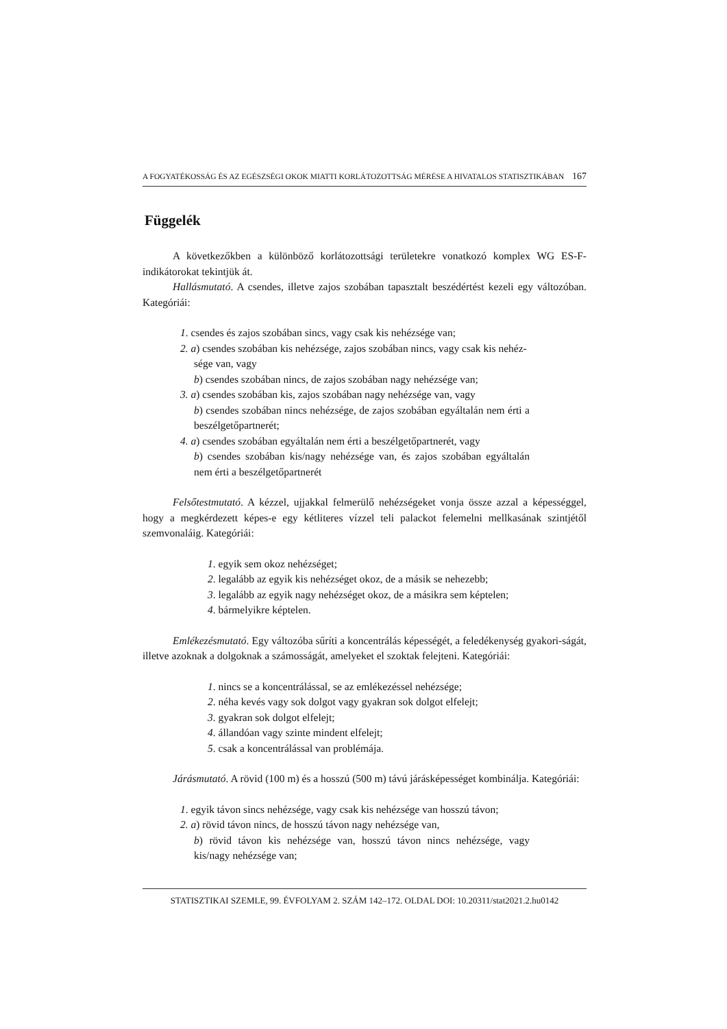A FOGYATÉKOSSÁG ÉS AZ EGÉSZSÉGI OKOK MIATTI KORLÁTOZOTTSÁG MÉRÉSE A HIVATALOS STATISZTIKÁBAN 167
Függelék
A következőkben a különböző korlátozottsági területekre vonatkozó komplex WG ES-F-indikátorokat tekintjük át.
Hallásmutató. A csendes, illetve zajos szobában tapasztalt beszédértést kezeli egy változóban. Kategóriái:
1. csendes és zajos szobában sincs, vagy csak kis nehézsége van;
2. a) csendes szobában kis nehézsége, zajos szobában nincs, vagy csak kis nehéz-
sége van, vagy
b) csendes szobában nincs, de zajos szobában nagy nehézsége van;
3. a) csendes szobában kis, zajos szobában nagy nehézsége van, vagy
b) csendes szobában nincs nehézsége, de zajos szobában egyáltalán nem érti a beszélgetőpartnerét;
4. a) csendes szobában egyáltalán nem érti a beszélgetőpartnerét, vagy
b) csendes szobában kis/nagy nehézsége van, és zajos szobában egyáltalán nem érti a beszélgetőpartnerét
Felsőtestmutató. A kézzel, ujjakkal felmerülő nehézségeket vonja össze azzal a képességgel, hogy a megkérdezett képes-e egy kétliteres vízzel teli palackot felemelni mellkasának szintjétől szemvonaláig. Kategóriái:
1. egyik sem okoz nehézséget;
2. legalább az egyik kis nehézséget okoz, de a másik se nehezebb;
3. legalább az egyik nagy nehézséget okoz, de a másikra sem képtelen;
4. bármelyikre képtelen.
Emlékezésmutató. Egy változóba sűríti a koncentrálás képességét, a feledékenység gyakori-ságát, illetve azoknak a dolgoknak a számosságát, amelyeket el szoktak felejteni. Kategóriái:
1. nincs se a koncentrálással, se az emlékezéssel nehézsége;
2. néha kevés vagy sok dolgot vagy gyakran sok dolgot elfelejt;
3. gyakran sok dolgot elfelejt;
4. állandóan vagy szinte mindent elfelejt;
5. csak a koncentrálással van problémája.
Járásmutató. A rövid (100 m) és a hosszú (500 m) távú járásképességet kombinálja. Kategóriái:
1. egyik távon sincs nehézsége, vagy csak kis nehézsége van hosszú távon;
2. a) rövid távon nincs, de hosszú távon nagy nehézsége van,
b) rövid távon kis nehézsége van, hosszú távon nincs nehézsége, vagy kis/nagy nehézsége van;
STATISZTIKAI SZEMLE, 99. ÉVFOLYAM 2. SZÁM 142–172. OLDAL DOI: 10.20311/stat2021.2.hu0142